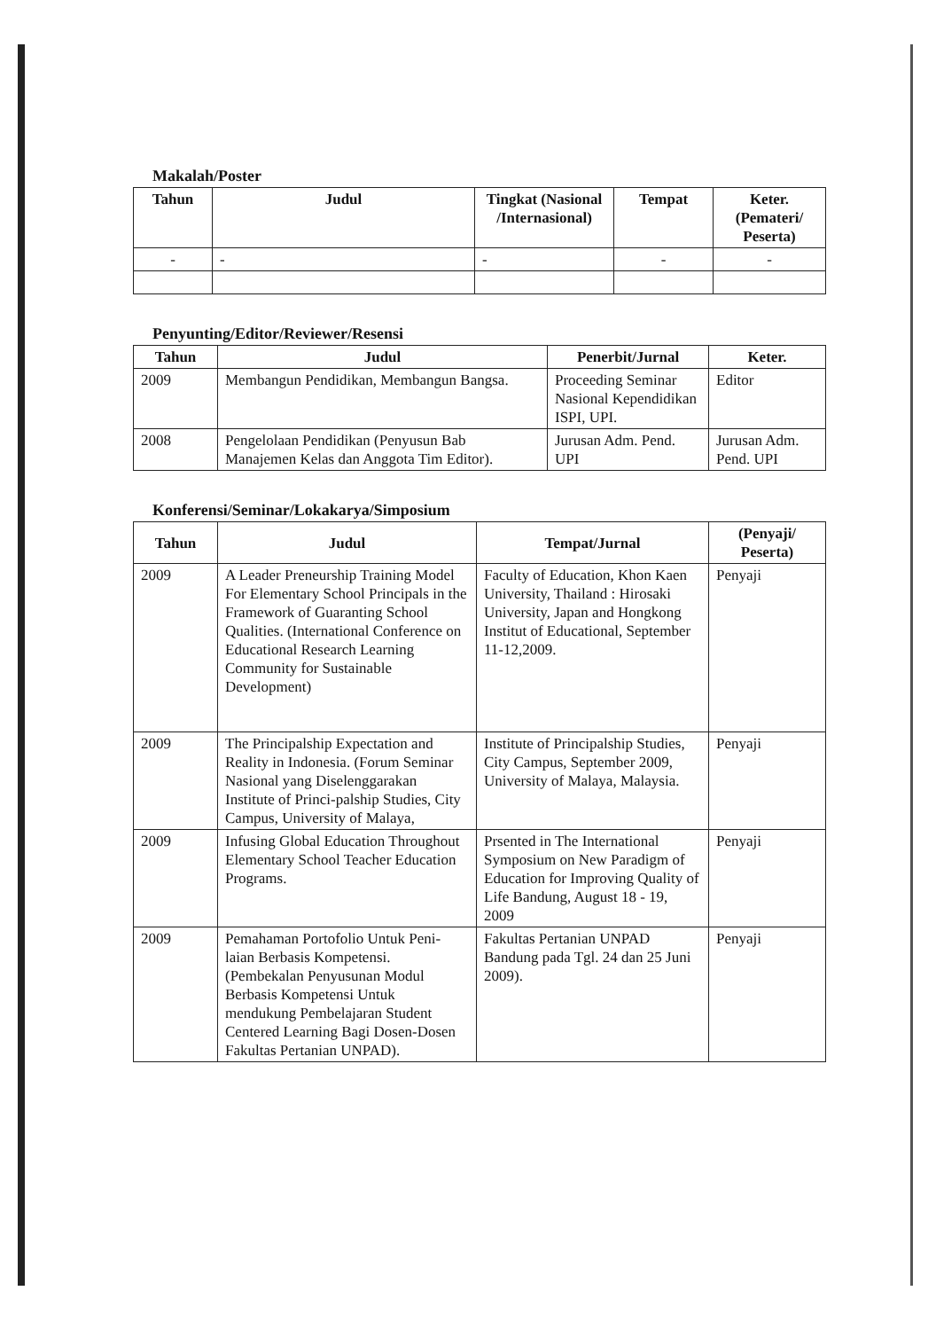Makalah/Poster
| Tahun | Judul | Tingkat (Nasional /Internasional) | Tempat | Keter. (Pemateri/ Peserta) |
| --- | --- | --- | --- | --- |
| - | - | - | - | - |
Penyunting/Editor/Reviewer/Resensi
| Tahun | Judul | Penerbit/Jurnal | Keter. |
| --- | --- | --- | --- |
| 2009 | Membangun Pendidikan, Membangun Bangsa. | Proceeding Seminar Nasional Kependidikan ISPI, UPI. | Editor |
| 2008 | Pengelolaan Pendidikan (Penyusun Bab Manajemen Kelas dan Anggota Tim Editor). | Jurusan Adm. Pend. UPI | Jurusan Adm. Pend. UPI |
Konferensi/Seminar/Lokakarya/Simposium
| Tahun | Judul | Tempat/Jurnal | (Penyaji/ Peserta) |
| --- | --- | --- | --- |
| 2009 | A Leader Preneurship Training Model For Elementary School Principals in the Framework of Guaranting School Qualities. (International Conference on Educational Research Learning Community for Sustainable Development) | Faculty of Education, Khon Kaen University, Thailand : Hirosaki University, Japan and Hongkong Institut of Educational, September 11-12,2009. | Penyaji |
| 2009 | The Principalship Expectation and Reality in Indonesia. (Forum Seminar Nasional yang Diselenggarakan Institute of Princi-palship Studies, City Campus, University of Malaya, | Institute of Principalship Studies, City Campus, September 2009, University of Malaya, Malaysia. | Penyaji |
| 2009 | Infusing Global Education Throughout Elementary School Teacher Education Programs. | Prsented in The International Symposium on New Paradigm of Education for Improving Quality of Life Bandung, August 18 - 19, 2009 | Penyaji |
| 2009 | Pemahaman Portofolio Untuk Peni-laian Berbasis Kompetensi. (Pembekalan Penyusunan Modul Berbasis Kompetensi Untuk mendukung Pembelajaran Student Centered Learning Bagi Dosen-Dosen Fakultas Pertanian UNPAD). | Fakultas Pertanian UNPAD Bandung pada Tgl. 24 dan 25 Juni 2009). | Penyaji |